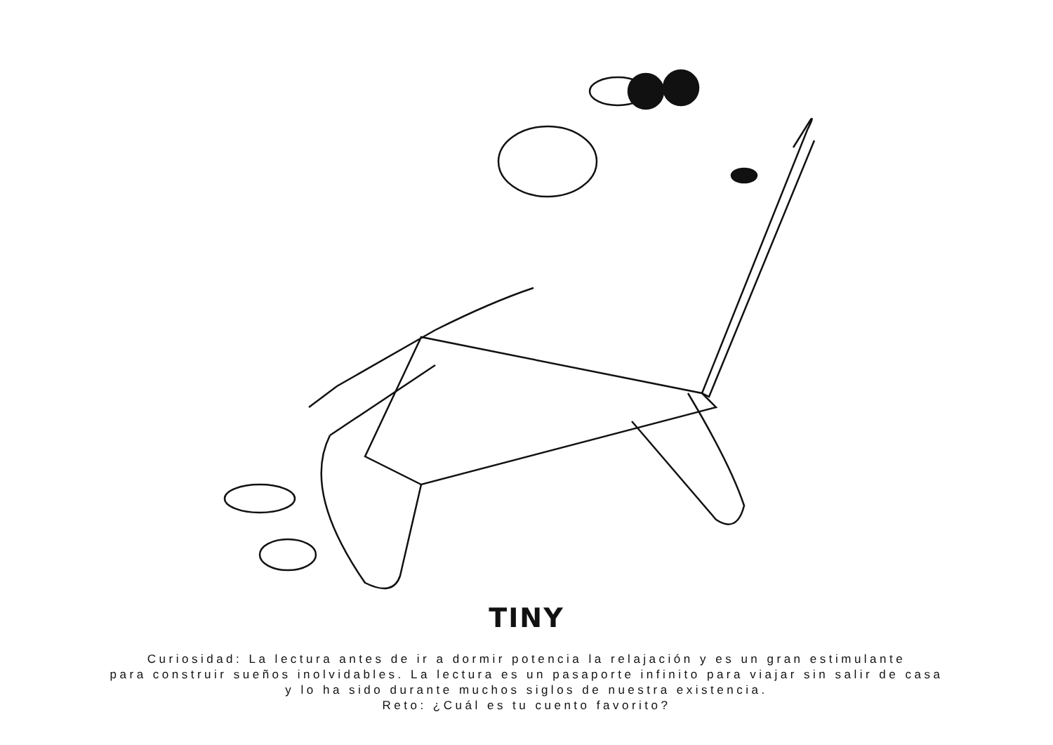TINY
Curiosidad: La lectura antes de ir a dormir potencia la relajación y es un gran estimulante
para construir sueños inolvidables. La lectura es un pasaporte infinito para viajar sin salir de casa
y lo ha sido durante muchos siglos de nuestra existencia.
Reto: ¿Cuál es tu cuento favorito?